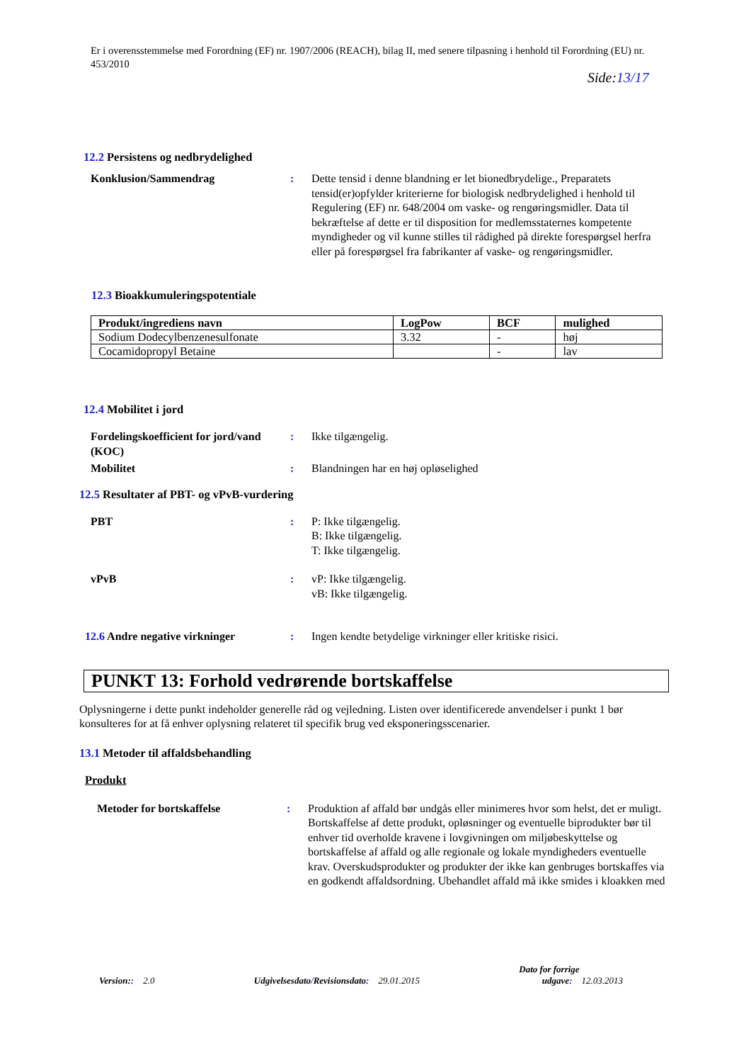Er i overensstemmelse med Forordning (EF) nr. 1907/2006 (REACH), bilag II, med senere tilpasning i henhold til Forordning (EU) nr. 453/2010
Side:13/17
12.2 Persistens og nedbrydelighed
Konklusion/Sammendrag : Dette tensid i denne blandning er let bionedbrydelige., Preparatets tensid(er)opfylder kriterierne for biologisk nedbrydelighed i henhold til Regulering (EF) nr. 648/2004 om vaske- og rengøringsmidler. Data til bekræftelse af dette er til disposition for medlemsstaternes kompetente myndigheder og vil kunne stilles til rådighed på direkte forespørgsel herfra eller på forespørgsel fra fabrikanter af vaske- og rengøringsmidler.
12.3 Bioakkumuleringspotentiale
| Produkt/ingrediens navn | LogPow | BCF | mulighed |
| --- | --- | --- | --- |
| Sodium Dodecylbenzenesulfonate | 3.32 | - | høj |
| Cocamidopropyl Betaine | | - | lav |
12.4 Mobilitet i jord
Fordelingskoefficient for jord/vand (KOC)
: Ikke tilgængelig.
Mobilitet : Blandningen har en høj opløselighed
12.5 Resultater af PBT- og vPvB-vurdering
PBT : P: Ikke tilgængelig.
B: Ikke tilgængelig.
T: Ikke tilgængelig.
vPvB : vP: Ikke tilgængelig.
vB: Ikke tilgængelig.
12.6 Andre negative virkninger : Ingen kendte betydelige virkninger eller kritiske risici.
PUNKT 13: Forhold vedrørende bortskaffelse
Oplysningerne i dette punkt indeholder generelle råd og vejledning. Listen over identificerede anvendelser i punkt 1 bør konsulteres for at få enhver oplysning relateret til specifik brug ved eksponeringsscenarier.
13.1 Metoder til affaldsbehandling
Produkt
Metoder for bortskaffelse : Produktion af affald bør undgås eller minimeres hvor som helst, det er muligt. Bortskaffelse af dette produkt, opløsninger og eventuelle biprodukter bør til enhver tid overholde kravene i lovgivningen om miljøbeskyttelse og bortskaffelse af affald og alle regionale og lokale myndigheders eventuelle krav. Overskudsprodukter og produkter der ikke kan genbruges bortskaffes via en godkendt affaldsordning. Ubehandlet affald må ikke smides i kloakken med
Version:: 2.0
Udgivelsesdato/Revisionsdato: 29.01.2015
Dato for forrige
udgave: 12.03.2013